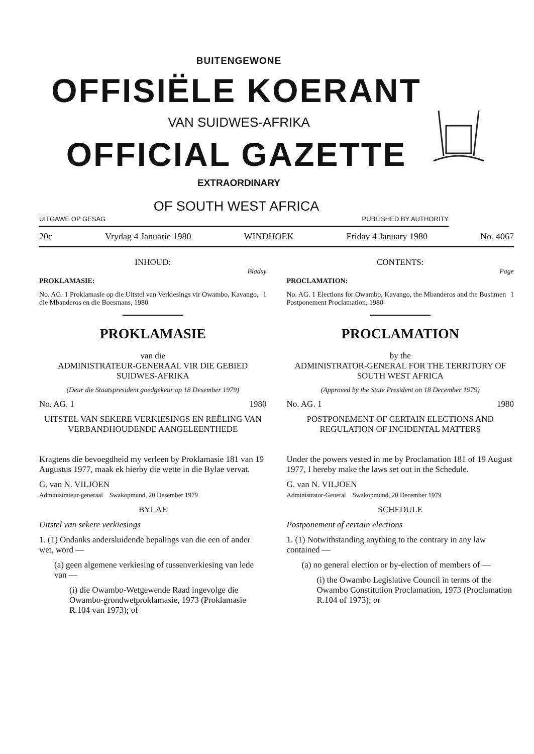BUITENGEWONE
OFFISIËLE KOERANT
VAN SUIDWES-AFRIKA
OFFICIAL GAZETTE
EXTRAORDINARY
OF SOUTH WEST AFRICA
UITGAWE OP GESAG PUBLISHED BY AUTHORITY
20c Vrydag 4 Januarie 1980 WINDHOEK Friday 4 January 1980 No. 4067
INHOUD:
Bladsy
PROKLAMASIE:
No. AG. 1 Proklamasie op die Uitstel van Verkiesings vir Owambo, Kavango, die Mbanderos en die Boesmans, 1980 1
PROKLAMASIE
van die
ADMINISTRATEUR-GENERAAL VIR DIE GEBIED SUIDWES-AFRIKA
(Deur die Staatspresident goedgekeur op 18 Desember 1979)
No. AG. 1 1980
UITSTEL VAN SEKERE VERKIESINGS EN REËLING VAN VERBANDHOUDENDE AANGELEENTHEDE
Kragtens die bevoegdheid my verleen by Proklamasie 181 van 19 Augustus 1977, maak ek hierby die wette in die Bylae vervat.
G. van N. VILJOEN
Administrateur-generaal Swakopmund, 20 Desember 1979
BYLAE
Uitstel van sekere verkiesings
1. (1) Ondanks andersluidende bepalings van die een of ander wet, word —
(a) geen algemene verkiesing of tussenverkiesing van lede van —
(i) die Owambo-Wetgewende Raad ingevolge die Owambo-grondwetproklamasie, 1973 (Proklamasie R.104 van 1973); of
CONTENTS:
Page
PROCLAMATION:
No. AG. 1 Elections for Owambo, Kavango, the Mbanderos and the Bushmen Postponement Proclamation, 1980 1
PROCLAMATION
by the
ADMINISTRATOR-GENERAL FOR THE TERRITORY OF SOUTH WEST AFRICA
(Approved by the State President on 18 December 1979)
No. AG. 1 1980
POSTPONEMENT OF CERTAIN ELECTIONS AND REGULATION OF INCIDENTAL MATTERS
Under the powers vested in me by Proclamation 181 of 19 August 1977, I hereby make the laws set out in the Schedule.
G. van N. VILJOEN
Administrator-General Swakopmund, 20 December 1979
SCHEDULE
Postponement of certain elections
1. (1) Notwithstanding anything to the contrary in any law contained —
(a) no general election or by-election of members of —
(i) the Owambo Legislative Council in terms of the Owambo Constitution Proclamation, 1973 (Proclamation R.104 of 1973); or